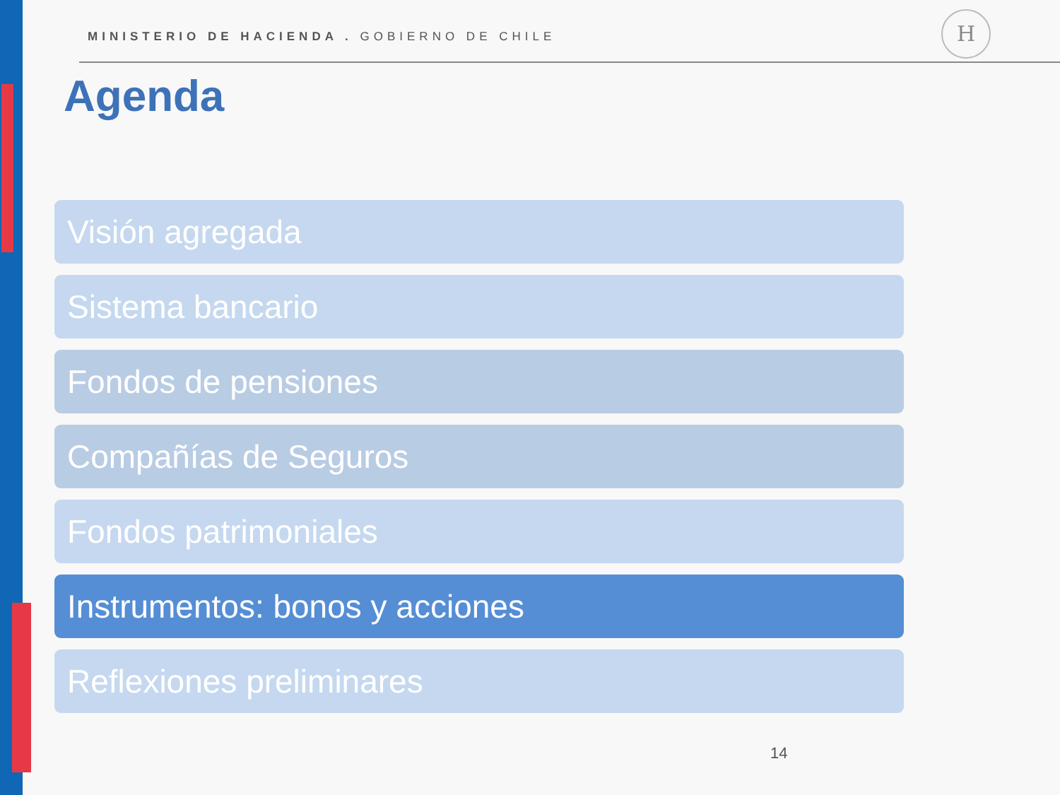MINISTERIO DE HACIENDA . GOBIERNO DE CHILE
H
Agenda
Visión agregada
Sistema bancario
Fondos de pensiones
Compañías de Seguros
Fondos patrimoniales
Instrumentos: bonos y acciones
Reflexiones preliminares
14